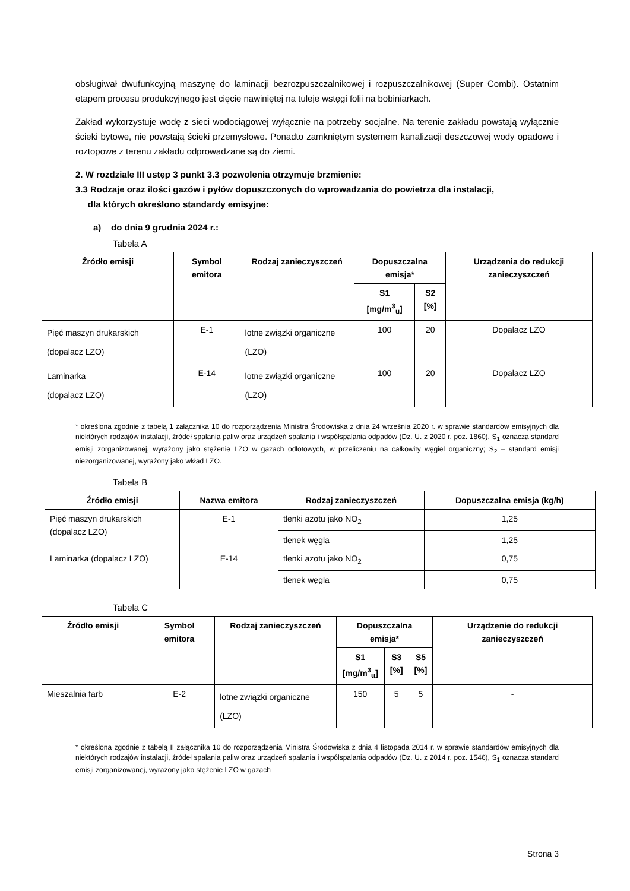obsługiwał dwufunkcyjną maszynę do laminacji bezrozpuszczalnikowej i rozpuszczalnikowej (Super Combi). Ostatnim etapem procesu produkcyjnego jest cięcie nawiniętej na tuleje wstęgi folii na bobiniarkach.
Zakład wykorzystuje wodę z sieci wodociągowej wyłącznie na potrzeby socjalne. Na terenie zakładu powstają wyłącznie ścieki bytowe, nie powstają ścieki przemysłowe. Ponadto zamkniętym systemem kanalizacji deszczowej wody opadowe i roztopowe z terenu zakładu odprowadzane są do ziemi.
2. W rozdziale III ustęp 3 punkt 3.3 pozwolenia otrzymuje brzmienie:
3.3 Rodzaje oraz ilości gazów i pyłów dopuszczonych do wprowadzania do powietrza dla instalacji,
dla których określono standardy emisyjne:
a) do dnia 9 grudnia 2024 r.:
Tabela A
| Źródło emisji | Symbol emitora | Rodzaj zanieczyszczeń | Dopuszczalna emisja* | | Urządzenia do redukcji zanieczyszczeń |
| --- | --- | --- | --- | --- | --- |
| | | | S1 [mg/m<sup>3</sup><sub>u</sub>] | S2 [%] | |
| Pięć maszyn drukarskich (dopalacz LZO) | E-1 | lotne związki organiczne (LZO) | 100 | 20 | Dopalacz LZO |
| Laminarka (dopalacz LZO) | E-14 | lotne związki organiczne (LZO) | 100 | 20 | Dopalacz LZO |
* określona zgodnie z tabelą 1 załącznika 10 do rozporządzenia Ministra Środowiska z dnia 24 września 2020 r. w sprawie standardów emisyjnych dla niektórych rodzajów instalacji, źródeł spalania paliw oraz urządzeń spalania i współspalania odpadów (Dz. U. z 2020 r. poz. 1860), S<sub>1</sub> oznacza standard emisji zorganizowanej, wyrażony jako stężenie LZO w gazach odlotowych, w przeliczeniu na całkowity węgiel organiczny; S<sub>2</sub> – standard emisji niezorganizowanej, wyrażony jako wkład LZO.
Tabela B
| Źródło emisji | Nazwa emitora | Rodzaj zanieczyszczeń | Dopuszczalna emisja (kg/h) |
| --- | --- | --- | --- |
| Pięć maszyn drukarskich (dopalacz LZO) | E-1 | tlenki azotu jako NO<sub>2</sub> | 1,25 |
| | | tlenek węgla | 1,25 |
| Laminarka (dopalacz LZO) | E-14 | tlenki azotu jako NO<sub>2</sub> | 0,75 |
| | | tlenek węgla | 0,75 |
Tabela C
| Źródło emisji | Symbol emitora | Rodzaj zanieczyszczeń | Dopuszczalna emisja* | | | Urządzenie do redukcji zanieczyszczeń |
| --- | --- | --- | --- | --- | --- | --- |
| | | | S1 [mg/m<sup>3</sup><sub>u</sub>] | S3 [%] | S5 [%] | |
| Mieszalnia farb | E-2 | lotne związki organiczne (LZO) | 150 | 5 | 5 | - |
* określona zgodnie z tabelą II załącznika 10 do rozporządzenia Ministra Środowiska z dnia 4 listopada 2014 r. w sprawie standardów emisyjnych dla niektórych rodzajów instalacji, źródeł spalania paliw oraz urządzeń spalania i współspalania odpadów (Dz. U. z 2014 r. poz. 1546), S<sub>1</sub> oznacza standard emisji zorganizowanej, wyrażony jako stężenie LZO w gazach
Strona 3